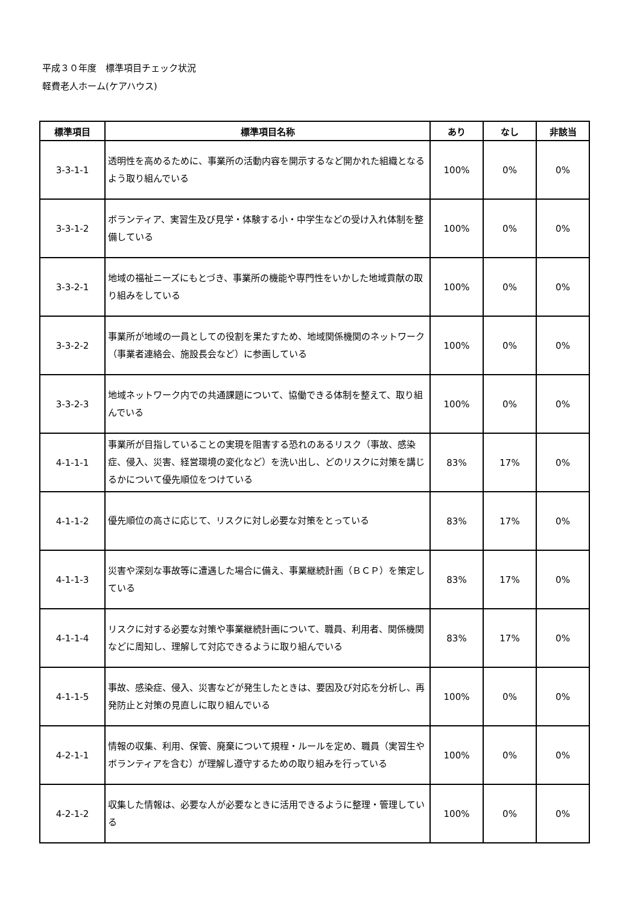平成３０年度　標準項目チェック状況
軽費老人ホーム(ケアハウス)
| 標準項目 | 標準項目名称 | あり | なし | 非該当 |
| --- | --- | --- | --- | --- |
| 3-3-1-1 | 透明性を高めるために、事業所の活動内容を開示するなど開かれた組織となるよう取り組んでいる | 100% | 0% | 0% |
| 3-3-1-2 | ボランティア、実習生及び見学・体験する小・中学生などの受け入れ体制を整備している | 100% | 0% | 0% |
| 3-3-2-1 | 地域の福祉ニーズにもとづき、事業所の機能や専門性をいかした地域貢献の取り組みをしている | 100% | 0% | 0% |
| 3-3-2-2 | 事業所が地域の一員としての役割を果たすため、地域関係機関のネットワーク（事業者連絡会、施設長会など）に参画している | 100% | 0% | 0% |
| 3-3-2-3 | 地域ネットワーク内での共通課題について、協働できる体制を整えて、取り組んでいる | 100% | 0% | 0% |
| 4-1-1-1 | 事業所が目指していることの実現を阻害する恐れのあるリスク（事故、感染症、侵入、災害、経営環境の変化など）を洗い出し、どのリスクに対策を講じるかについて優先順位をつけている | 83% | 17% | 0% |
| 4-1-1-2 | 優先順位の高さに応じて、リスクに対し必要な対策をとっている | 83% | 17% | 0% |
| 4-1-1-3 | 災害や深刻な事故等に遭遇した場合に備え、事業継続計画（ＢＣＰ）を策定している | 83% | 17% | 0% |
| 4-1-1-4 | リスクに対する必要な対策や事業継続計画について、職員、利用者、関係機関などに周知し、理解して対応できるように取り組んでいる | 83% | 17% | 0% |
| 4-1-1-5 | 事故、感染症、侵入、災害などが発生したときは、要因及び対応を分析し、再発防止と対策の見直しに取り組んでいる | 100% | 0% | 0% |
| 4-2-1-1 | 情報の収集、利用、保管、廃棄について規程・ルールを定め、職員（実習生やボランティアを含む）が理解し遵守するための取り組みを行っている | 100% | 0% | 0% |
| 4-2-1-2 | 収集した情報は、必要な人が必要なときに活用できるように整理・管理している | 100% | 0% | 0% |